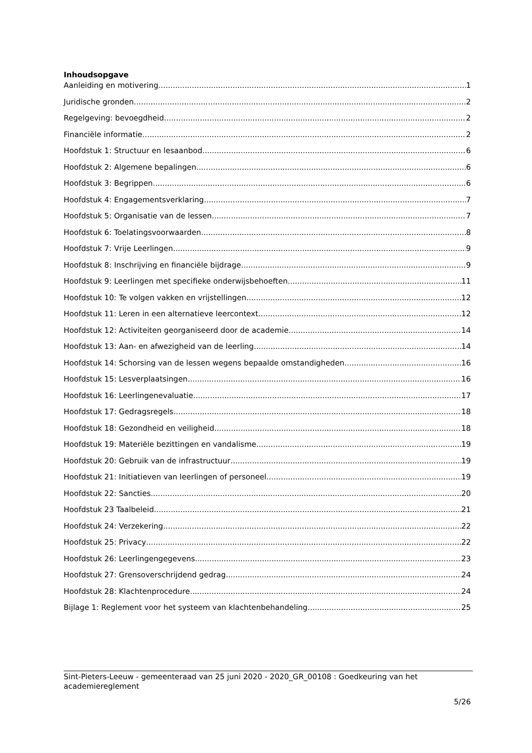Inhoudsopgave
Aanleiding en motivering 1
Juridische gronden 2
Regelgeving: bevoegdheid 2
Financiële informatie 2
Hoofdstuk 1: Structuur en lesaanbod 6
Hoofdstuk 2: Algemene bepalingen 6
Hoofdstuk 3: Begrippen 6
Hoofdstuk 4: Engagementsverklaring 7
Hoofdstuk 5: Organisatie van de lessen 7
Hoofdstuk 6: Toelatingsvoorwaarden 8
Hoofdstuk 7: Vrije Leerlingen 9
Hoofdstuk 8: Inschrijving en financiële bijdrage 9
Hoofdstuk 9: Leerlingen met specifieke onderwijsbehoeften 11
Hoofdstuk 10: Te volgen vakken en vrijstellingen 12
Hoofdstuk 11: Leren in een alternatieve leercontext 12
Hoofdstuk 12: Activiteiten georganiseerd door de academie 14
Hoofdstuk 13: Aan- en afwezigheid van de leerling 14
Hoofdstuk 14: Schorsing van de lessen wegens bepaalde omstandigheden 16
Hoofdstuk 15: Lesverplaatsingen 16
Hoofdstuk 16: Leerlingenevaluatie 17
Hoofdstuk 17: Gedragsregels 18
Hoofdstuk 18: Gezondheid en veiligheid 18
Hoofdstuk 19: Materiële bezittingen en vandalisme 19
Hoofdstuk 20: Gebruik van de infrastructuur 19
Hoofdstuk 21: Initiatieven van leerlingen of personeel 19
Hoofdstuk 22: Sancties 20
Hoofdstuk 23 Taalbeleid 21
Hoofdstuk 24: Verzekering 22
Hoofdstuk 25: Privacy 22
Hoofdstuk 26: Leerlingengegevens 23
Hoofdstuk 27: Grensoverschrijdend gedrag 24
Hoofdstuk 28: Klachtenprocedure 24
Bijlage 1: Reglement voor het systeem van klachtenbehandeling. 25
Sint-Pieters-Leeuw - gemeenteraad van 25 juni 2020 - 2020_GR_00108 : Goedkeuring van het academiereglement
5/26